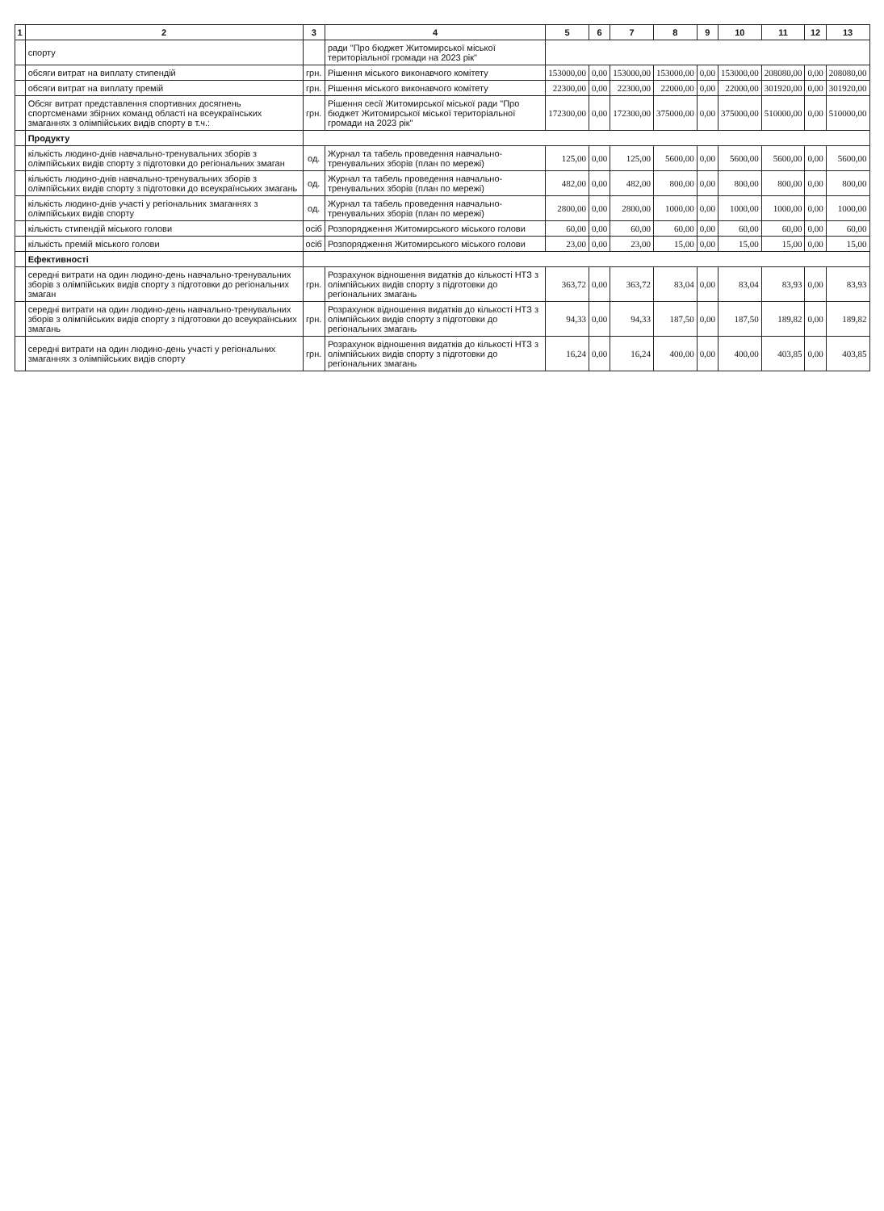| 1 | 2 | 3 | 4 | 5 | 6 | 7 | 8 | 9 | 10 | 11 | 12 | 13 |
| --- | --- | --- | --- | --- | --- | --- | --- | --- | --- | --- | --- | --- |
| | спорту | | ради "Про бюджет Житомирської міської територіальної громади на 2023 рік" | | | | | | | | | |
| | обсяги витрат на виплату стипендій | грн. | Рішення міського виконавчого комітету | 153000,00 | 0,00 | 153000,00 | 153000,00 | 0,00 | 153000,00 | 208080,00 | 0,00 | 208080,00 |
| | обсяги витрат на виплату премій | грн. | Рішення міського виконавчого комітету | 22300,00 | 0,00 | 22300,00 | 22000,00 | 0,00 | 22000,00 | 301920,00 | 0,00 | 301920,00 |
| | Обсяг витрат представлення спортивних досягнень спортсменами збірних команд області на всеукраїнських змаганнях з олімпійських видів спорту в т.ч.: | грн. | Рішення сесії Житомирської міської ради "Про бюджет Житомирської міської територіальної громади на 2023 рік" | 172300,00 | 0,00 | 172300,00 | 375000,00 | 0,00 | 375000,00 | 510000,00 | 0,00 | 510000,00 |
| | Продукту | | | | | | | | | | | |
| | кількість людино-днів навчально-тренувальних зборів з олімпійських видів спорту з підготовки до регіональних змаган | од. | Журнал та табель проведення навчально-тренувальних зборів (план по мережі) | 125,00 | 0,00 | 125,00 | 5600,00 | 0,00 | 5600,00 | 5600,00 | 0,00 | 5600,00 |
| | кількість людино-днів навчально-тренувальних зборів з олімпійських видів спорту з підготовки до всеукраїнських змагань | од. | Журнал та табель проведення навчально-тренувальних зборів (план по мережі) | 482,00 | 0,00 | 482,00 | 800,00 | 0,00 | 800,00 | 800,00 | 0,00 | 800,00 |
| | кількість людино-днів участі у регіональних змаганнях з олімпійських видів спорту | од. | Журнал та табель проведення навчально-тренувальних зборів (план по мережі) | 2800,00 | 0,00 | 2800,00 | 1000,00 | 0,00 | 1000,00 | 1000,00 | 0,00 | 1000,00 |
| | кількість стипендій міського голови | осіб | Розпорядження Житомирського міського голови | 60,00 | 0,00 | 60,00 | 60,00 | 0,00 | 60,00 | 60,00 | 0,00 | 60,00 |
| | кількість премій міського голови | осіб | Розпорядження Житомирського міського голови | 23,00 | 0,00 | 23,00 | 15,00 | 0,00 | 15,00 | 15,00 | 0,00 | 15,00 |
| | Ефективності | | | | | | | | | | | |
| | середні витрати на один людино-день навчально-тренувальних зборів з олімпійських видів спорту з підготовки до регіональних змаган | грн. | Розрахунок відношення видатків до кількості НТЗ з олімпійських видів спорту з підготовки до регіональних змагань | 363,72 | 0,00 | 363,72 | 83,04 | 0,00 | 83,04 | 83,93 | 0,00 | 83,93 |
| | середні витрати на один людино-день навчально-тренувальних зборів з олімпійських видів спорту з підготовки до всеукраїнських змагань | грн. | Розрахунок відношення видатків до кількості НТЗ з олімпійських видів спорту з підготовки до регіональних змагань | 94,33 | 0,00 | 94,33 | 187,50 | 0,00 | 187,50 | 189,82 | 0,00 | 189,82 |
| | середні витрати на один людино-день участі у регіональних змаганнях з олімпійських видів спорту | грн. | Розрахунок відношення видатків до кількості НТЗ з олімпійських видів спорту з підготовки до регіональних змагань | 16,24 | 0,00 | 16,24 | 400,00 | 0,00 | 400,00 | 403,85 | 0,00 | 403,85 |